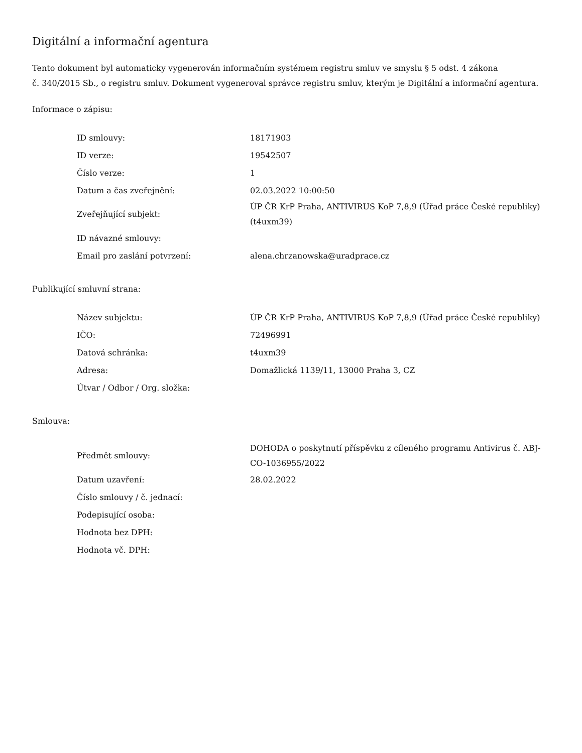Digitální a informační agentura
Tento dokument byl automaticky vygenerován informačním systémem registru smluv ve smyslu § 5 odst. 4 zákona
č. 340/2015 Sb., o registru smluv. Dokument vygeneroval správce registru smluv, kterým je Digitální a informační agentura.
Informace o zápisu:
| ID smlouvy: | 18171903 |
| ID verze: | 19542507 |
| Číslo verze: | 1 |
| Datum a čas zveřejnění: | 02.03.2022 10:00:50 |
| Zveřejňující subjekt: | ÚP ČR KrP Praha, ANTIVIRUS KoP 7,8,9 (Úřad práce České republiky) (t4uxm39) |
| ID návazné smlouvy: | |
| Email pro zaslání potvrzení: | alena.chrzanowska@uradprace.cz |
Publikující smluvní strana:
| Název subjektu: | ÚP ČR KrP Praha, ANTIVIRUS KoP 7,8,9 (Úřad práce České republiky) |
| IČO: | 72496991 |
| Datová schránka: | t4uxm39 |
| Adresa: | Domažlická 1139/11, 13000 Praha 3, CZ |
| Útvar / Odbor / Org. složka: | |
Smlouva:
| Předmět smlouvy: | DOHODA o poskytnutí příspěvku z cíleného programu Antivirus č. ABJ-CO-1036955/2022 |
| Datum uzavření: | 28.02.2022 |
| Číslo smlouvy / č. jednací: | |
| Podepisující osoba: | |
| Hodnota bez DPH: | |
| Hodnota vč. DPH: | |